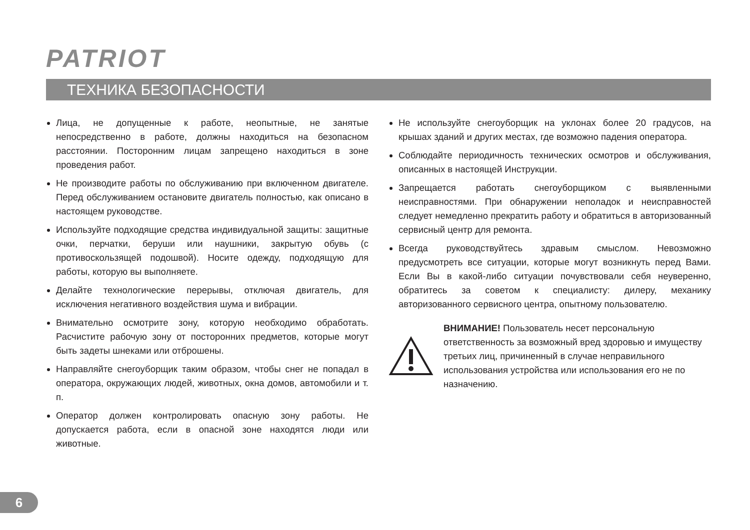PATRIOT
ТЕХНИКА БЕЗОПАСНОСТИ
Лица, не допущенные к работе, неопытные, не занятые непосредственно в работе, должны находиться на безопасном расстоянии. Посторонним лицам запрещено находиться в зоне проведения работ.
Не производите работы по обслуживанию при включенном двигателе. Перед обслуживанием остановите двигатель полностью, как описано в настоящем руководстве.
Используйте подходящие средства индивидуальной защиты: защитные очки, перчатки, беруши или наушники, закрытую обувь (с противоскользящей подошвой). Носите одежду, подходящую для работы, которую вы выполняете.
Делайте технологические перерывы, отключая двигатель, для исключения негативного воздействия шума и вибрации.
Внимательно осмотрите зону, которую необходимо обработать. Расчистите рабочую зону от посторонних предметов, которые могут быть задеты шнеками или отброшены.
Направляйте снегоуборщик таким образом, чтобы снег не попадал в оператора, окружающих людей, животных, окна домов, автомобили и т. п.
Оператор должен контролировать опасную зону работы. Не допускается работа, если в опасной зоне находятся люди или животные.
Не используйте снегоуборщик на уклонах более 20 градусов, на крышах зданий и других местах, где возможно падения оператора.
Соблюдайте периодичность технических осмотров и обслуживания, описанных в настоящей Инструкции.
Запрещается работать снегоуборщиком с выявленными неисправностями. При обнаружении неполадок и неисправностей следует немедленно прекратить работу и обратиться в авторизованный сервисный центр для ремонта.
Всегда руководствуйтесь здравым смыслом. Невозможно предусмотреть все ситуации, которые могут возникнуть перед Вами. Если Вы в какой-либо ситуации почувствовали себя неуверенно, обратитесь за советом к специалисту: дилеру, механику авторизованного сервисного центра, опытному пользователю.
ВНИМАНИЕ! Пользователь несет персональную ответственность за возможный вред здоровью и имуществу третьих лиц, причиненный в случае неправильного использования устройства или использования его не по назначению.
6